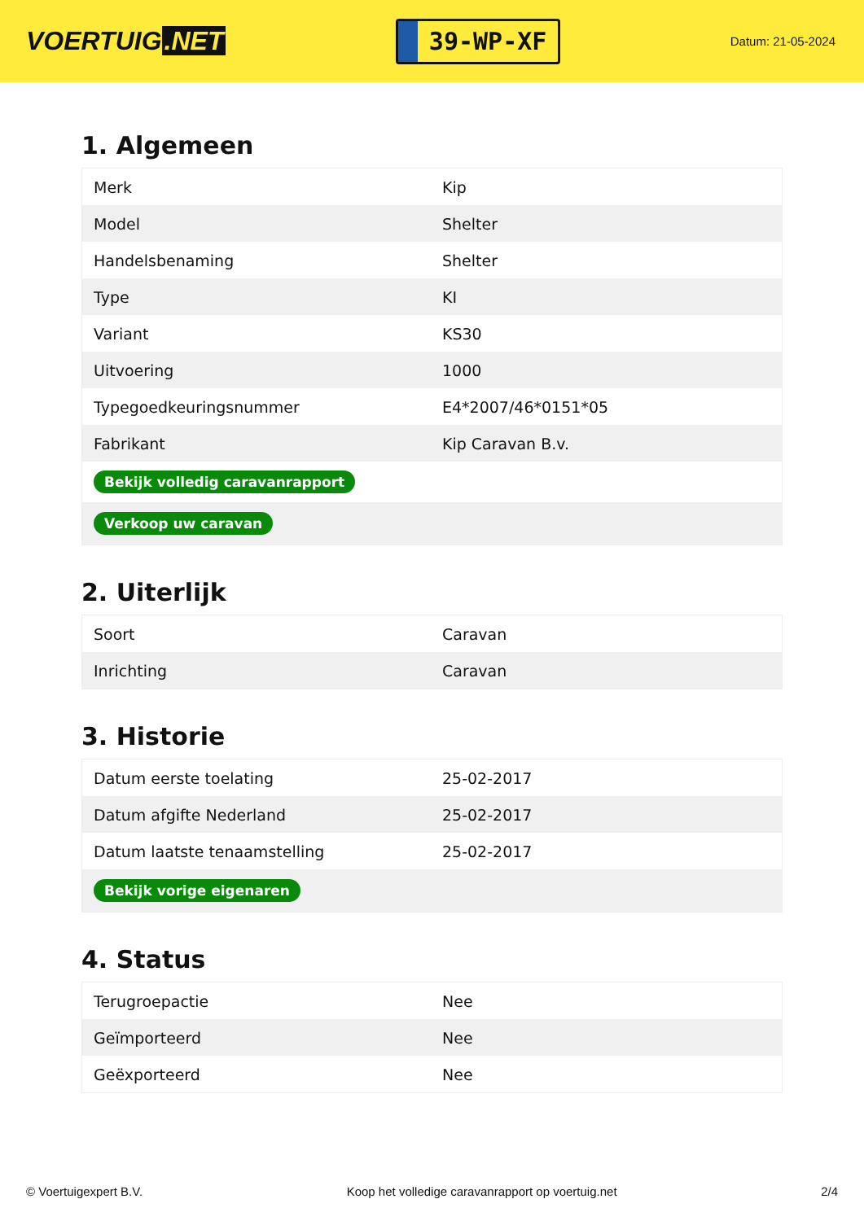VOERTUIG.NET
39-WP-XF
Datum: 21-05-2024
1. Algemeen
| Merk | Kip |
| Model | Shelter |
| Handelsbenaming | Shelter |
| Type | KI |
| Variant | KS30 |
| Uitvoering | 1000 |
| Typegoedkeuringsnummer | E4*2007/46*0151*05 |
| Fabrikant | Kip Caravan B.v. |
| Bekijk volledig caravanrapport | |
| Verkoop uw caravan | |
2. Uiterlijk
| Soort | Caravan |
| Inrichting | Caravan |
3. Historie
| Datum eerste toelating | 25-02-2017 |
| Datum afgifte Nederland | 25-02-2017 |
| Datum laatste tenaamstelling | 25-02-2017 |
| Bekijk vorige eigenaren | |
4. Status
| Terugroepactie | Nee |
| Geïmporteerd | Nee |
| Geëxporteerd | Nee |
© Voertuigexpert B.V. Koop het volledige caravanrapport op voertuig.net 2/4